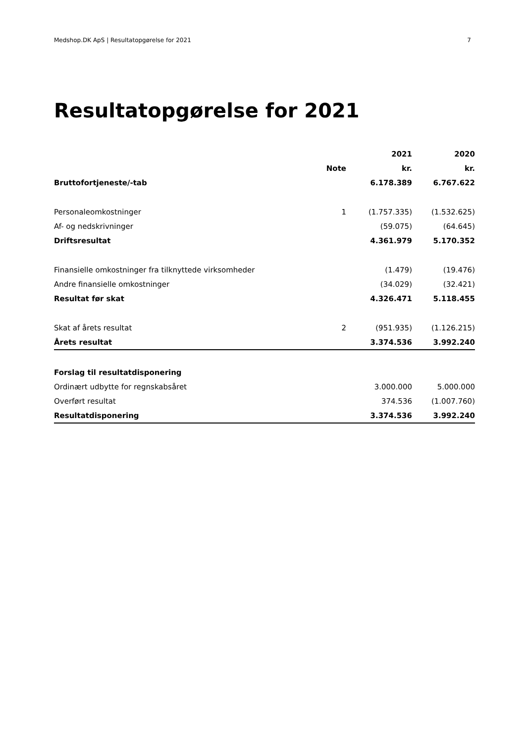Medshop.DK ApS | Resultatopgørelse for 2021 7
Resultatopgørelse for 2021
| | | 2021 | 2020 |
| --- | --- | --- | --- |
| | Note | kr. | kr. |
| Bruttofortjeneste/-tab | | 6.178.389 | 6.767.622 |
| Personaleomkostninger | 1 | (1.757.335) | (1.532.625) |
| Af- og nedskrivninger | | (59.075) | (64.645) |
| Driftsresultat | | 4.361.979 | 5.170.352 |
| Finansielle omkostninger fra tilknyttede virksomheder | | (1.479) | (19.476) |
| Andre finansielle omkostninger | | (34.029) | (32.421) |
| Resultat før skat | | 4.326.471 | 5.118.455 |
| Skat af årets resultat | 2 | (951.935) | (1.126.215) |
| Årets resultat | | 3.374.536 | 3.992.240 |
| Forslag til resultatdisponering | | | |
| Ordinært udbytte for regnskabsåret | | 3.000.000 | 5.000.000 |
| Overført resultat | | 374.536 | (1.007.760) |
| Resultatdisponering | | 3.374.536 | 3.992.240 |